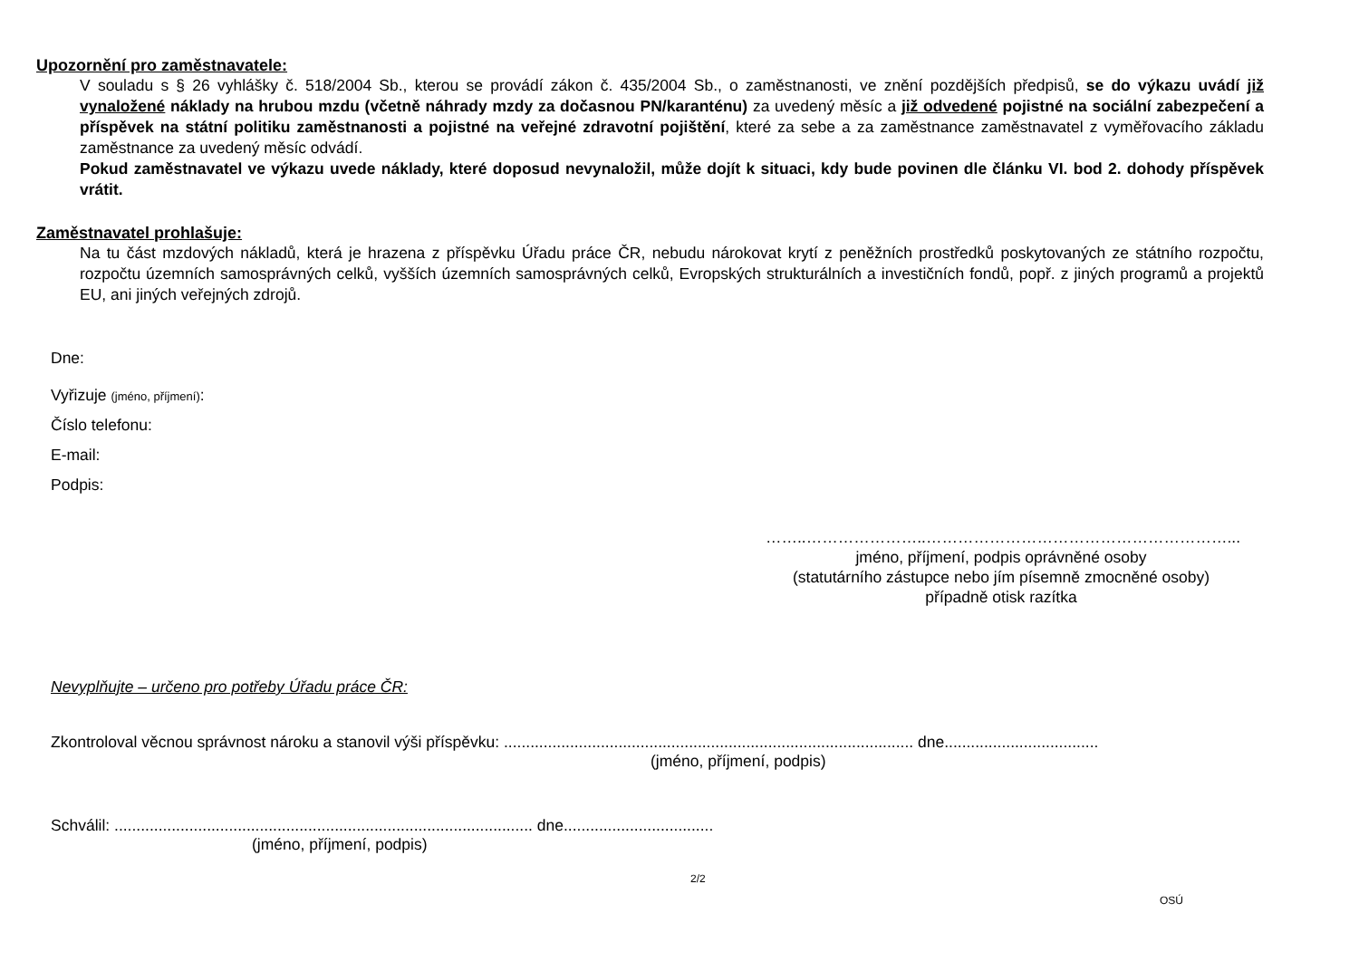Upozornění pro zaměstnavatele:
V souladu s § 26 vyhlášky č. 518/2004 Sb., kterou se provádí zákon č. 435/2004 Sb., o zaměstnanosti, ve znění pozdějších předpisů, se do výkazu uvádí již vynaložené náklady na hrubou mzdu (včetně náhrady mzdy za dočasnou PN/karanténu) za uvedený měsíc a již odvedené pojistné na sociální zabezpečení a příspěvek na státní politiku zaměstnanosti a pojistné na veřejné zdravotní pojištění, které za sebe a za zaměstnance zaměstnavatel z vyměřovacího základu zaměstnance za uvedený měsíc odvádí.
Pokud zaměstnavatel ve výkazu uvede náklady, které doposud nevynaložil, může dojít k situaci, kdy bude povinen dle článku VI. bod 2. dohody příspěvek vrátit.
Zaměstnavatel prohlašuje:
Na tu část mzdových nákladů, která je hrazena z příspěvku Úřadu práce ČR, nebudu nárokovat krytí z peněžních prostředků poskytovaných ze státního rozpočtu, rozpočtu územních samosprávných celků, vyšších územních samosprávných celků, Evropských strukturálních a investičních fondů, popř. z jiných programů a projektů EU, ani jiných veřejných zdrojů.
Dne:
Vyřizuje (jméno, příjmení):
Číslo telefonu:
E-mail:
Podpis:
……..…………………..…………………………………………………...
jméno, příjmení, podpis oprávněné osoby
(statutárního zástupce nebo jím písemně zmocněné osoby)
případně otisk razítka
Nevyplňujte – určeno pro potřeby Úřadu práce ČR:
Zkontroloval věcnou správnost nároku a stanovil výši příspěvku: ............................................................................................. dne...................................
(jméno, příjmení, podpis)
Schválil: ............................................................................................... dne..................................
(jméno, příjmení, podpis)
2/2
OSÚ